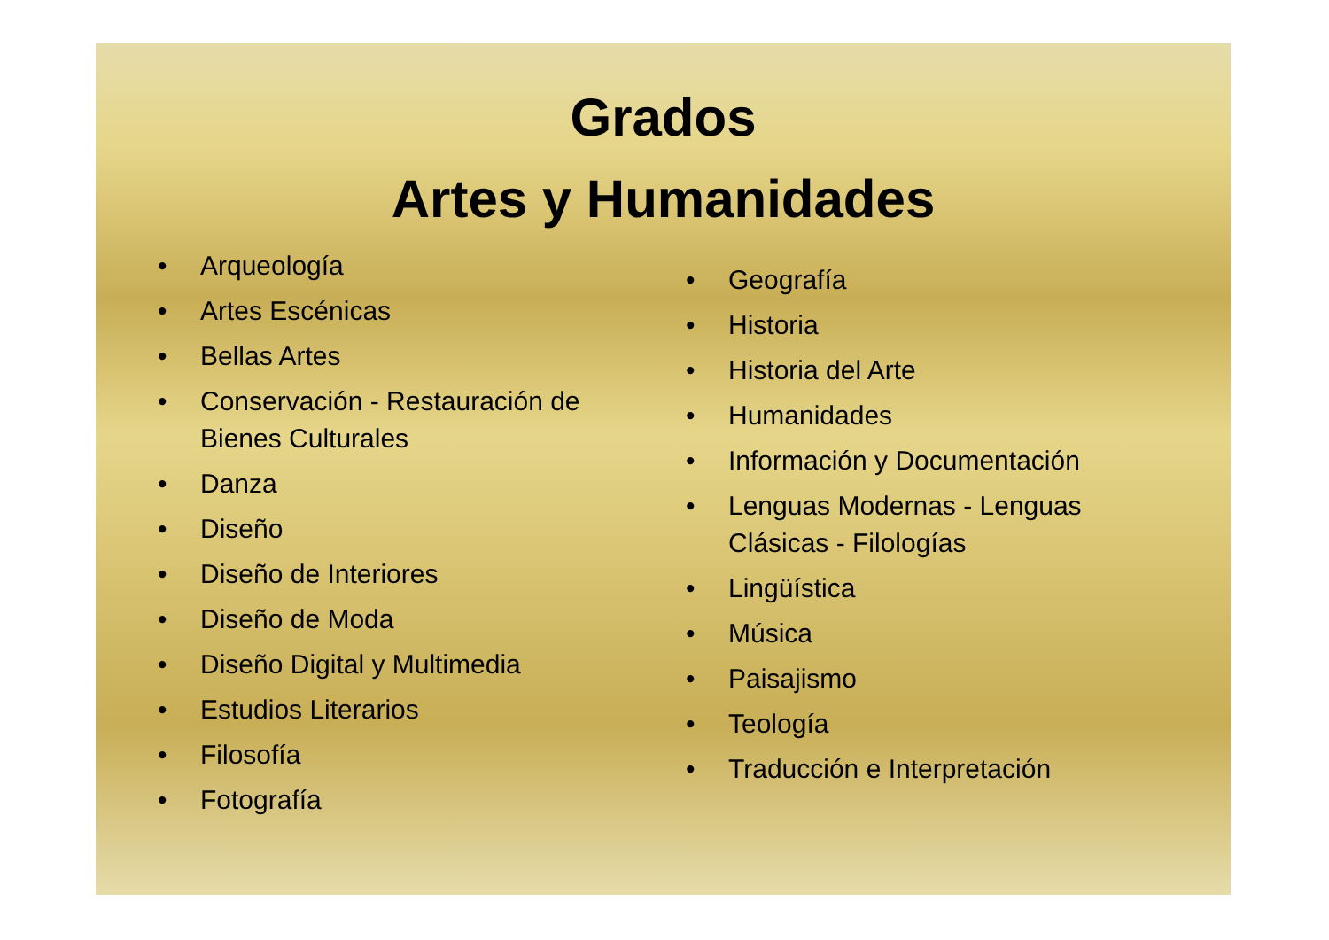Grados
Artes y Humanidades
• Arqueología
• Artes Escénicas
• Bellas Artes
• Conservación - Restauración de Bienes Culturales
• Danza
• Diseño
• Diseño de Interiores
• Diseño de Moda
• Diseño Digital y Multimedia
• Estudios Literarios
• Filosofía
• Fotografía
• Geografía
• Historia
• Historia del Arte
• Humanidades
• Información y Documentación
• Lenguas Modernas - Lenguas Clásicas - Filologías
• Lingüística
• Música
• Paisajismo
• Teología
• Traducción e Interpretación